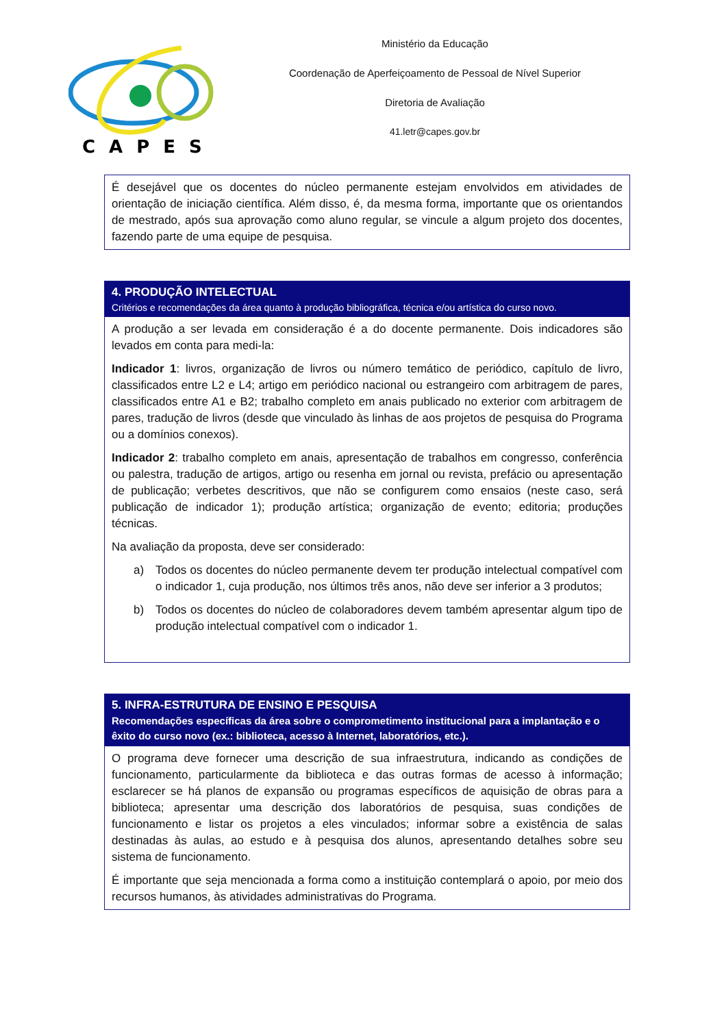CAPES
Ministério da Educação
Coordenação de Aperfeiçoamento de Pessoal de Nível Superior
Diretoria de Avaliação
41.letr@capes.gov.br
É desejável que os docentes do núcleo permanente estejam envolvidos em atividades de orientação de iniciação científica. Além disso, é, da mesma forma, importante que os orientandos de mestrado, após sua aprovação como aluno regular, se vincule a algum projeto dos docentes, fazendo parte de uma equipe de pesquisa.
4. PRODUÇÃO INTELECTUAL
Critérios e recomendações da área quanto à produção bibliográfica, técnica e/ou artística do curso novo.
A produção a ser levada em consideração é a do docente permanente. Dois indicadores são levados em conta para medi-la:
Indicador 1: livros, organização de livros ou número temático de periódico, capítulo de livro, classificados entre L2 e L4; artigo em periódico nacional ou estrangeiro com arbitragem de pares, classificados entre A1 e B2; trabalho completo em anais publicado no exterior com arbitragem de pares, tradução de livros (desde que vinculado às linhas de aos projetos de pesquisa do Programa ou a domínios conexos).
Indicador 2: trabalho completo em anais, apresentação de trabalhos em congresso, conferência ou palestra, tradução de artigos, artigo ou resenha em jornal ou revista, prefácio ou apresentação de publicação; verbetes descritivos, que não se configurem como ensaios (neste caso, será publicação de indicador 1); produção artística; organização de evento; editoria; produções técnicas.
Na avaliação da proposta, deve ser considerado:
a) Todos os docentes do núcleo permanente devem ter produção intelectual compatível com o indicador 1, cuja produção, nos últimos três anos, não deve ser inferior a 3 produtos;
b) Todos os docentes do núcleo de colaboradores devem também apresentar algum tipo de produção intelectual compatível com o indicador 1.
5. INFRA-ESTRUTURA DE ENSINO E PESQUISA
Recomendações específicas da área sobre o comprometimento institucional para a implantação e o êxito do curso novo (ex.: biblioteca, acesso à Internet, laboratórios, etc.).
O programa deve fornecer uma descrição de sua infraestrutura, indicando as condições de funcionamento, particularmente da biblioteca e das outras formas de acesso à informação; esclarecer se há planos de expansão ou programas específicos de aquisição de obras para a biblioteca; apresentar uma descrição dos laboratórios de pesquisa, suas condições de funcionamento e listar os projetos a eles vinculados; informar sobre a existência de salas destinadas às aulas, ao estudo e à pesquisa dos alunos, apresentando detalhes sobre seu sistema de funcionamento.
É importante que seja mencionada a forma como a instituição contemplará o apoio, por meio dos recursos humanos, às atividades administrativas do Programa.